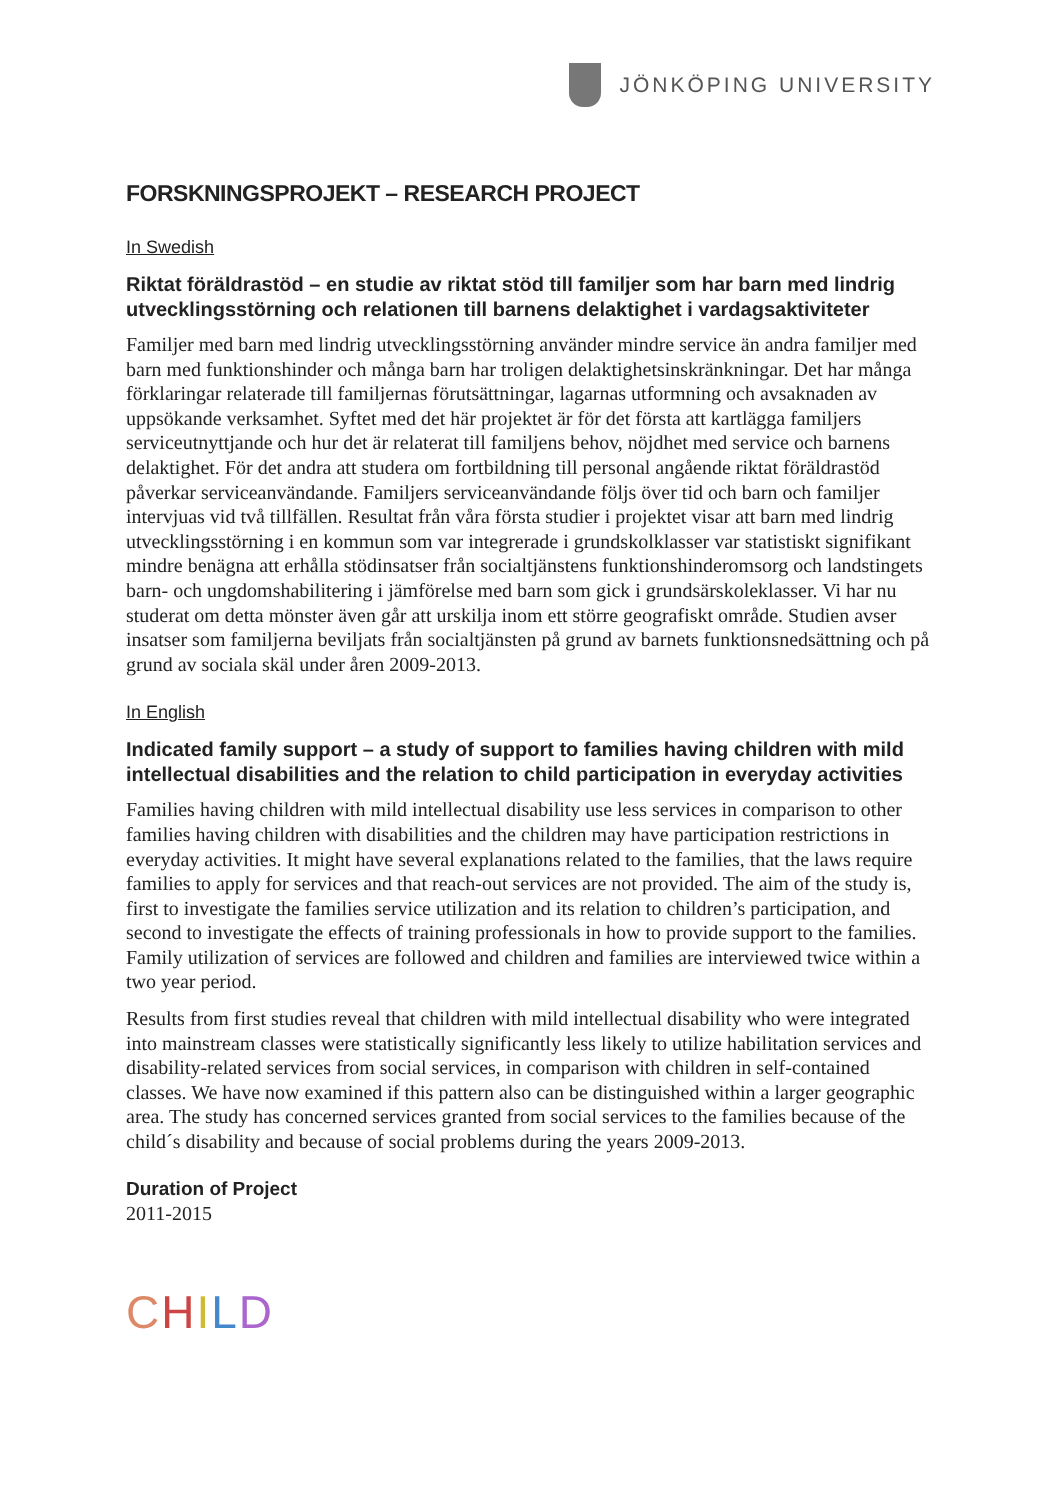JÖNKÖPING UNIVERSITY
FORSKNINGSPROJEKT – RESEARCH PROJECT
In Swedish
Riktat föräldrastöd – en studie av riktat stöd till familjer som har barn med lindrig utvecklingsstörning och relationen till barnens delaktighet i vardagsaktiviteter
Familjer med barn med lindrig utvecklingsstörning använder mindre service än andra familjer med barn med funktionshinder och många barn har troligen delaktighetsinskränkningar. Det har många förklaringar relaterade till familjernas förutsättningar, lagarnas utformning och avsaknaden av uppsökande verksamhet. Syftet med det här projektet är för det första att kartlägga familjers serviceutnyttjande och hur det är relaterat till familjens behov, nöjdhet med service och barnens delaktighet. För det andra att studera om fortbildning till personal angående riktat föräldrastöd påverkar serviceanvändande. Familjers serviceanvändande följs över tid och barn och familjer intervjuas vid två tillfällen. Resultat från våra första studier i projektet visar att barn med lindrig utvecklingsstörning i en kommun som var integrerade i grundskolklasser var statistiskt signifikant mindre benägna att erhålla stödinsatser från socialtjänstens funktionshinderomsorg och landstingets barn- och ungdomshabilitering i jämförelse med barn som gick i grundsärskoleklasser. Vi har nu studerat om detta mönster även går att urskilja inom ett större geografiskt område. Studien avser insatser som familjerna beviljats från socialtjänsten på grund av barnets funktionsnedsättning och på grund av sociala skäl under åren 2009-2013.
In English
Indicated family support – a study of support to families having children with mild intellectual disabilities and the relation to child participation in everyday activities
Families having children with mild intellectual disability use less services in comparison to other families having children with disabilities and the children may have participation restrictions in everyday activities. It might have several explanations related to the families, that the laws require families to apply for services and that reach-out services are not provided. The aim of the study is, first to investigate the families service utilization and its relation to children’s participation, and second to investigate the effects of training professionals in how to provide support to the families. Family utilization of services are followed and children and families are interviewed twice within a two year period.
Results from first studies reveal that children with mild intellectual disability who were integrated into mainstream classes were statistically significantly less likely to utilize habilitation services and disability-related services from social services, in comparison with children in self-contained classes. We have now examined if this pattern also can be distinguished within a larger geographic area. The study has concerned services granted from social services to the families because of the child´s disability and because of social problems during the years 2009-2013.
Duration of Project
2011-2015
CHILD